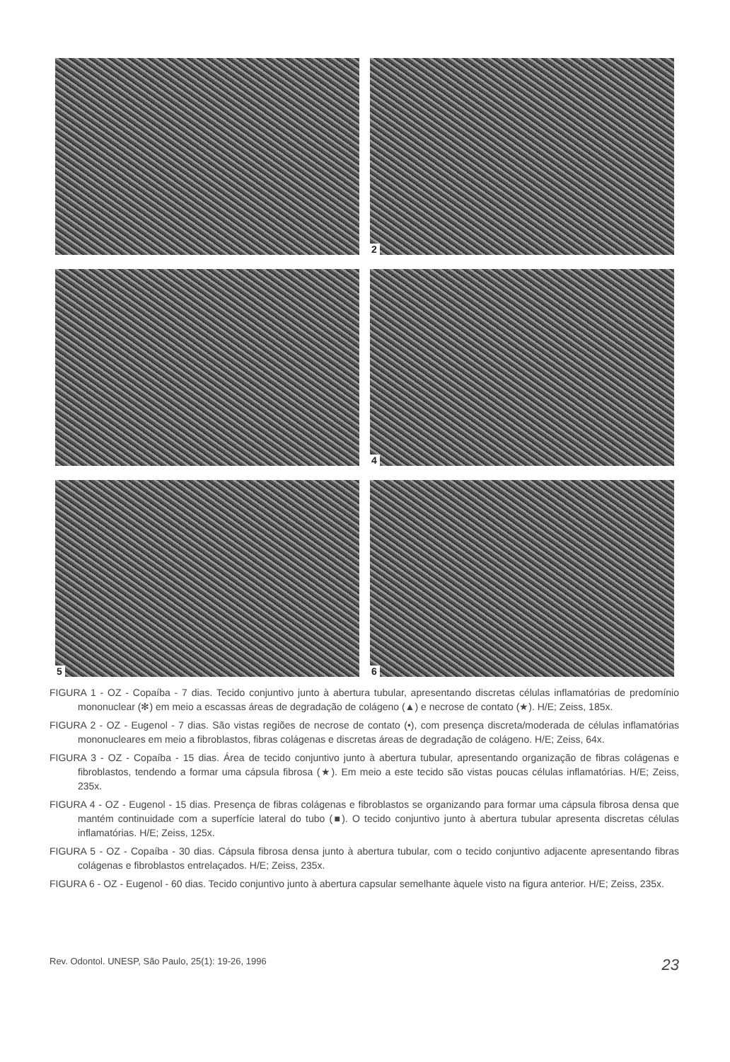2
4
5
6
FIGURA 1 - OZ - Copaíba - 7 dias. Tecido conjuntivo junto à abertura tubular, apresentando discretas células inflamatórias de predomínio mononuclear (✻) em meio a escassas áreas de degradação de colágeno (▲) e necrose de contato (★). H/E; Zeiss, 185x.
FIGURA 2 - OZ - Eugenol - 7 dias. São vistas regiões de necrose de contato (•), com presença discreta/moderada de células inflamatórias mononucleares em meio a fibroblastos, fibras colágenas e discretas áreas de degradação de colágeno. H/E; Zeiss, 64x.
FIGURA 3 - OZ - Copaíba - 15 dias. Área de tecido conjuntivo junto à abertura tubular, apresentando organização de fibras colágenas e fibroblastos, tendendo a formar uma cápsula fibrosa (★). Em meio a este tecido são vistas poucas células inflamatórias. H/E; Zeiss, 235x.
FIGURA 4 - OZ - Eugenol - 15 dias. Presença de fibras colágenas e fibroblastos se organizando para formar uma cápsula fibrosa densa que mantém continuidade com a superfície lateral do tubo (■). O tecido conjuntivo junto à abertura tubular apresenta discretas células inflamatórias. H/E; Zeiss, 125x.
FIGURA 5 - OZ - Copaíba - 30 dias. Cápsula fibrosa densa junto à abertura tubular, com o tecido conjuntivo adjacente apresentando fibras colágenas e fibroblastos entrelaçados. H/E; Zeiss, 235x.
FIGURA 6 - OZ - Eugenol - 60 dias. Tecido conjuntivo junto à abertura capsular semelhante àquele visto na figura anterior. H/E; Zeiss, 235x.
Rev. Odontol. UNESP, São Paulo, 25(1): 19-26, 1996 23